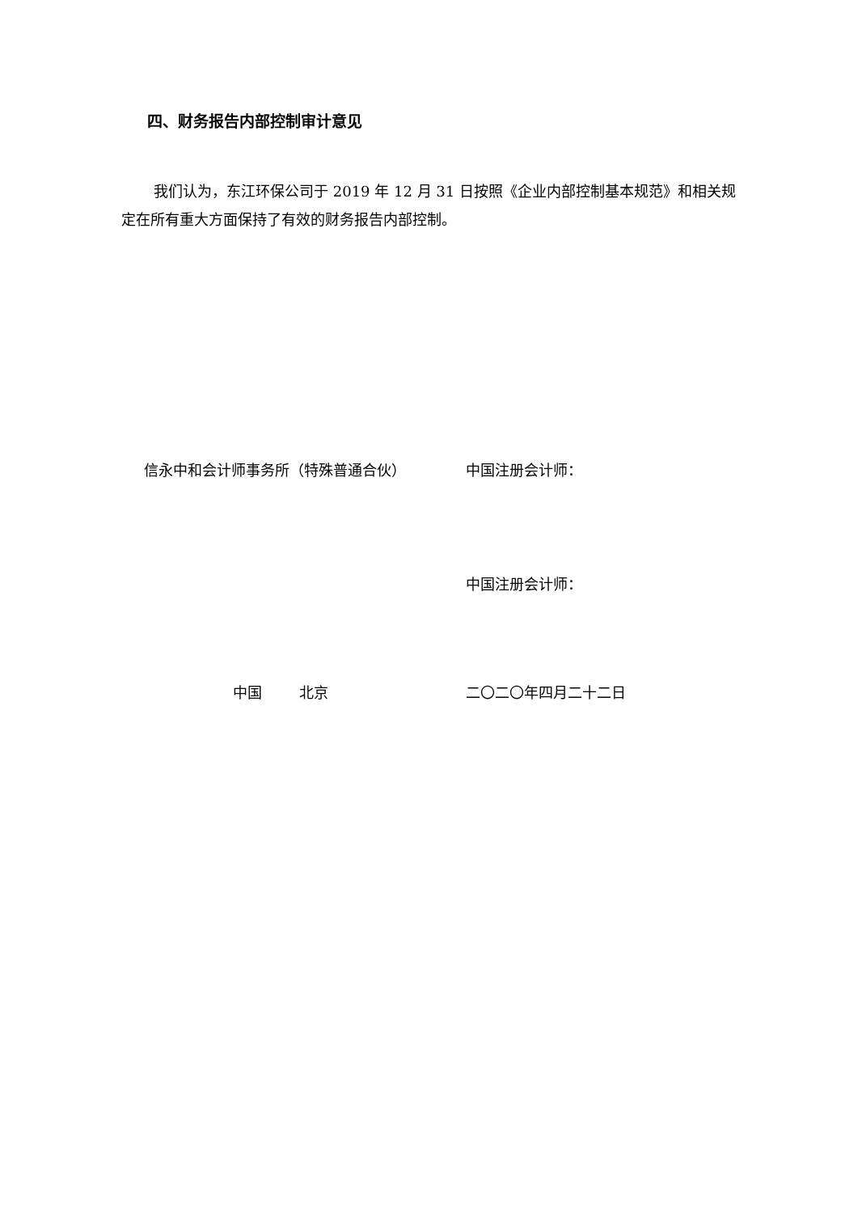四、财务报告内部控制审计意见
我们认为，东江环保公司于 2019 年 12 月 31 日按照《企业内部控制基本规范》和相关规定在所有重大方面保持了有效的财务报告内部控制。
信永中和会计师事务所（特殊普通合伙） 中国注册会计师：
中国注册会计师：
中国 北京 二〇二〇年四月二十二日